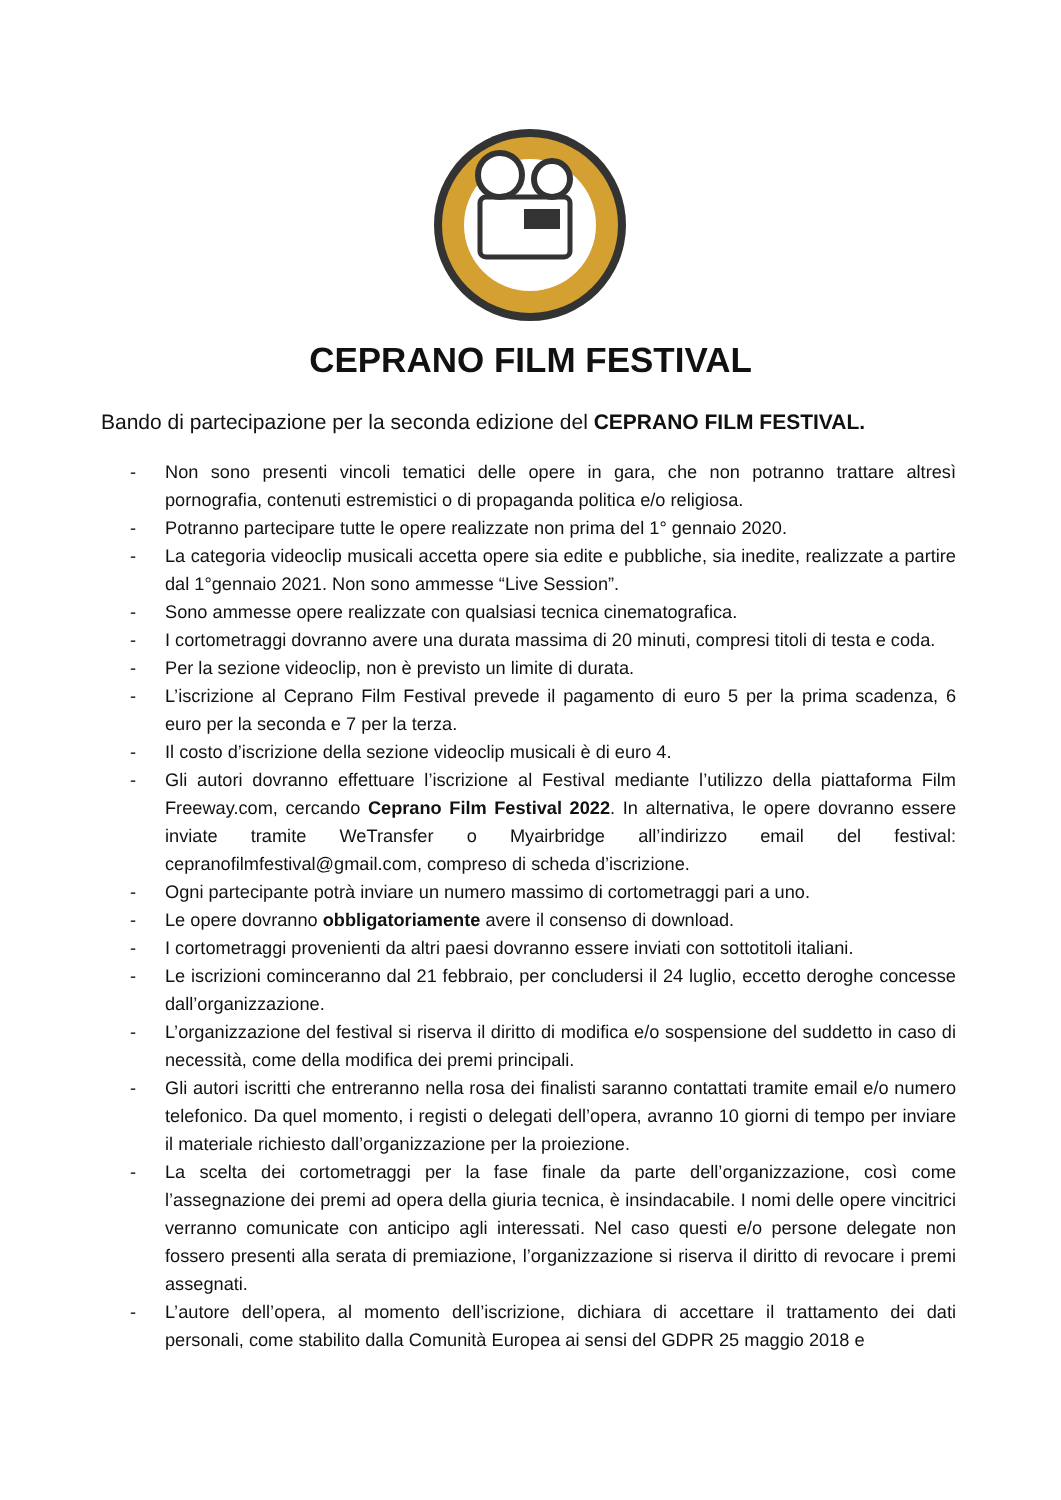CEPRANO FILM FESTIVAL
Bando di partecipazione per la seconda edizione del CEPRANO FILM FESTIVAL.
- Non sono presenti vincoli tematici delle opere in gara, che non potranno trattare altresì pornografia, contenuti estremistici o di propaganda politica e/o religiosa.
- Potranno partecipare tutte le opere realizzate non prima del 1° gennaio 2020.
- La categoria videoclip musicali accetta opere sia edite e pubbliche, sia inedite, realizzate a partire dal 1°gennaio 2021. Non sono ammesse “Live Session”.
- Sono ammesse opere realizzate con qualsiasi tecnica cinematografica.
- I cortometraggi dovranno avere una durata massima di 20 minuti, compresi titoli di testa e coda.
- Per la sezione videoclip, non è previsto un limite di durata.
- L’iscrizione al Ceprano Film Festival prevede il pagamento di euro 5 per la prima scadenza, 6 euro per la seconda e 7 per la terza.
- Il costo d’iscrizione della sezione videoclip musicali è di euro 4.
- Gli autori dovranno effettuare l’iscrizione al Festival mediante l’utilizzo della piattaforma Film Freeway.com, cercando Ceprano Film Festival 2022. In alternativa, le opere dovranno essere inviate tramite WeTransfer o Myairbridge all’indirizzo email del festival: cepranofilmfestival@gmail.com, compreso di scheda d’iscrizione.
- Ogni partecipante potrà inviare un numero massimo di cortometraggi pari a uno.
- Le opere dovranno obbligatoriamente avere il consenso di download.
- I cortometraggi provenienti da altri paesi dovranno essere inviati con sottotitoli italiani.
- Le iscrizioni cominceranno dal 21 febbraio, per concludersi il 24 luglio, eccetto deroghe concesse dall’organizzazione.
- L’organizzazione del festival si riserva il diritto di modifica e/o sospensione del suddetto in caso di necessità, come della modifica dei premi principali.
- Gli autori iscritti che entreranno nella rosa dei finalisti saranno contattati tramite email e/o numero telefonico. Da quel momento, i registi o delegati dell’opera, avranno 10 giorni di tempo per inviare il materiale richiesto dall’organizzazione per la proiezione.
- La scelta dei cortometraggi per la fase finale da parte dell’organizzazione, così come l’assegnazione dei premi ad opera della giuria tecnica, è insindacabile. I nomi delle opere vincitrici verranno comunicate con anticipo agli interessati. Nel caso questi e/o persone delegate non fossero presenti alla serata di premiazione, l’organizzazione si riserva il diritto di revocare i premi assegnati.
- L’autore dell’opera, al momento dell’iscrizione, dichiara di accettare il trattamento dei dati personali, come stabilito dalla Comunità Europea ai sensi del GDPR 25 maggio 2018 e